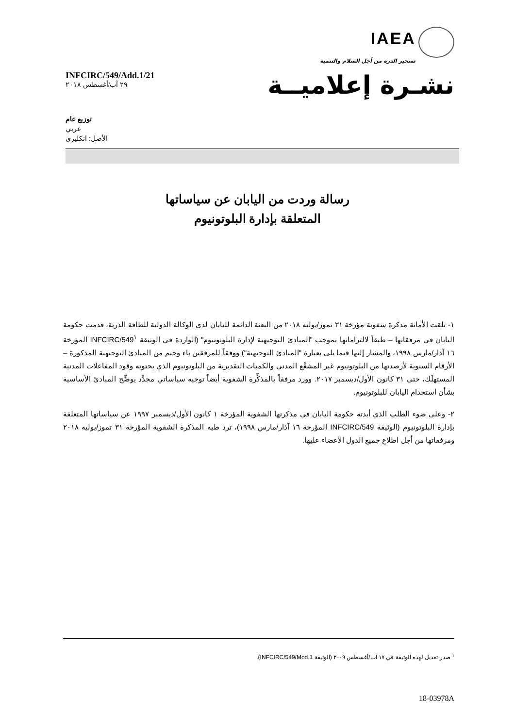IAEA
تسخير الذرة من أجل السلام والتنمية
INFCIRC/549/Add.1/21
٢٩ آب/أغسطس ٢٠١٨
نشـرة إعلاميــة
توزيع عام
عربي
الأصل: انكليزي
رسالة وردت من اليابان عن سياساتها
المتعلقة بإدارة البلوتونيوم
١- تلقت الأمانة مذكرة شفوية مؤرخة ٣١ تموز/يوليه ٢٠١٨ من البعثة الدائمة لليابان لدى الوكالة الدولية للطاقة الذرية، قدمت حكومة اليابان في مرفقاتها – طبقاً لالتزاماتها بموجب "المبادئ التوجيهية لإدارة البلوتونيوم" (الواردة في الوثيقة INFCIRC/549<sup>١</sup> المؤرخة ١٦ آذار/مارس ١٩٩٨، والمشار إليها فيما يلي بعبارة "المبادئ التوجيهية") ووفقاً للمرفقين باء وجيم من المبادئ التوجيهية المذكورة – الأرقام السنوية لأرصدتها من البلوتونيوم غير المشعَّع المدني والكميات التقديرية من البلوتونيوم الذي يحتويه وقود المفاعلات المدنية المستهلَك، حتى ٣١ كانون الأول/ديسمبر ٢٠١٧. وورد مرفقاً بالمذكِّرة الشفوية أيضاً توجيه سياساتي مجدَّد يوضِّح المبادئ الأساسية بشأن استخدام اليابان للبلوتونيوم.
٢- وعلى ضوء الطلب الذي أبدته حكومة اليابان في مذكرتها الشفوية المؤرخة ١ كانون الأول/ديسمبر ١٩٩٧ عن سياساتها المتعلقة بإدارة البلوتونيوم (الوثيقة INFCIRC/549 المؤرخة ١٦ آذار/مارس ١٩٩٨)، ترد طيه المذكرة الشفوية المؤرخة ٣١ تموز/يوليه ٢٠١٨ ومرفقاتها من أجل اطلاع جميع الدول الأعضاء عليها.
<sup>١</sup> صدر تعديل لهذه الوثيقة في ١٧ آب/أغسطس ٢٠٠٩ (الوثيقة INFCIRC/549/Mod.1).
18-03978A